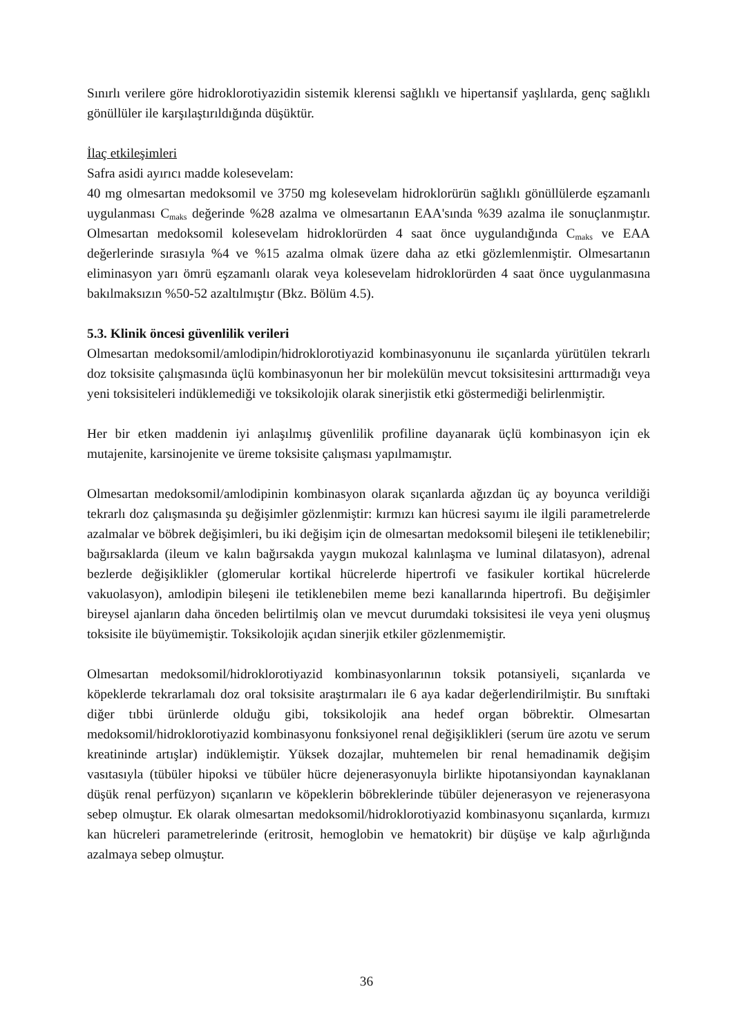Sınırlı verilere göre hidroklorotiyazidin sistemik klerensi sağlıklı ve hipertansif yaşlılarda, genç sağlıklı gönüllüler ile karşılaştırıldığında düşüktür.
İlaç etkileşimleri
Safra asidi ayırıcı madde kolesevelam:
40 mg olmesartan medoksomil ve 3750 mg kolesevelam hidroklorürün sağlıklı gönüllülerde eşzamanlı uygulanması C<sub>maks</sub> değerinde %28 azalma ve olmesartanın EAA'sında %39 azalma ile sonuçlanmıştır. Olmesartan medoksomil kolesevelam hidroklorürden 4 saat önce uygulandığında C<sub>maks</sub> ve EAA değerlerinde sırasıyla %4 ve %15 azalma olmak üzere daha az etki gözlemlenmiştir. Olmesartanın eliminasyon yarı ömrü eşzamanlı olarak veya kolesevelam hidroklorürden 4 saat önce uygulanmasına bakılmaksızın %50-52 azaltılmıştır (Bkz. Bölüm 4.5).
5.3. Klinik öncesi güvenlilik verileri
Olmesartan medoksomil/amlodipin/hidroklorotiyazid kombinasyonunu ile sıçanlarda yürütülen tekrarlı doz toksisite çalışmasında üçlü kombinasyonun her bir molekülün mevcut toksisitesini arttırmadığı veya yeni toksisiteleri indüklemediği ve toksikolojik olarak sinerjistik etki göstermediği belirlenmiştir.
Her bir etken maddenin iyi anlaşılmış güvenlilik profiline dayanarak üçlü kombinasyon için ek mutajenite, karsinojenite ve üreme toksisite çalışması yapılmamıştır.
Olmesartan medoksomil/amlodipinin kombinasyon olarak sıçanlarda ağızdan üç ay boyunca verildiği tekrarlı doz çalışmasında şu değişimler gözlenmiştir: kırmızı kan hücresi sayımı ile ilgili parametrelerde azalmalar ve böbrek değişimleri, bu iki değişim için de olmesartan medoksomil bileşeni ile tetiklenebilir; bağırsaklarda (ileum ve kalın bağırsakda yaygın mukozal kalınlaşma ve luminal dilatasyon), adrenal bezlerde değişiklikler (glomerular kortikal hücrelerde hipertrofi ve fasikuler kortikal hücrelerde vakuolasyon), amlodipin bileşeni ile tetiklenebilen meme bezi kanallarında hipertrofi. Bu değişimler bireysel ajanların daha önceden belirtilmiş olan ve mevcut durumdaki toksisitesi ile veya yeni oluşmuş toksisite ile büyümemiştir. Toksikolojik açıdan sinerjik etkiler gözlenmemiştir.
Olmesartan medoksomil/hidroklorotiyazid kombinasyonlarının toksik potansiyeli, sıçanlarda ve köpeklerde tekrarlamalı doz oral toksisite araştırmaları ile 6 aya kadar değerlendirilmiştir. Bu sınıftaki diğer tıbbi ürünlerde olduğu gibi, toksikolojik ana hedef organ böbrektir. Olmesartan medoksomil/hidroklorotiyazid kombinasyonu fonksiyonel renal değişiklikleri (serum üre azotu ve serum kreatininde artışlar) indüklemiştir. Yüksek dozajlar, muhtemelen bir renal hemadinamik değişim vasıtasıyla (tübüler hipoksi ve tübüler hücre dejenerasyonuyla birlikte hipotansiyondan kaynaklanan düşük renal perfüzyon) sıçanların ve köpeklerin böbreklerinde tübüler dejenerasyon ve rejenerasyona sebep olmuştur. Ek olarak olmesartan medoksomil/hidroklorotiyazid kombinasyonu sıçanlarda, kırmızı kan hücreleri parametrelerinde (eritrosit, hemoglobin ve hematokrit) bir düşüşe ve kalp ağırlığında azalmaya sebep olmuştur.
36